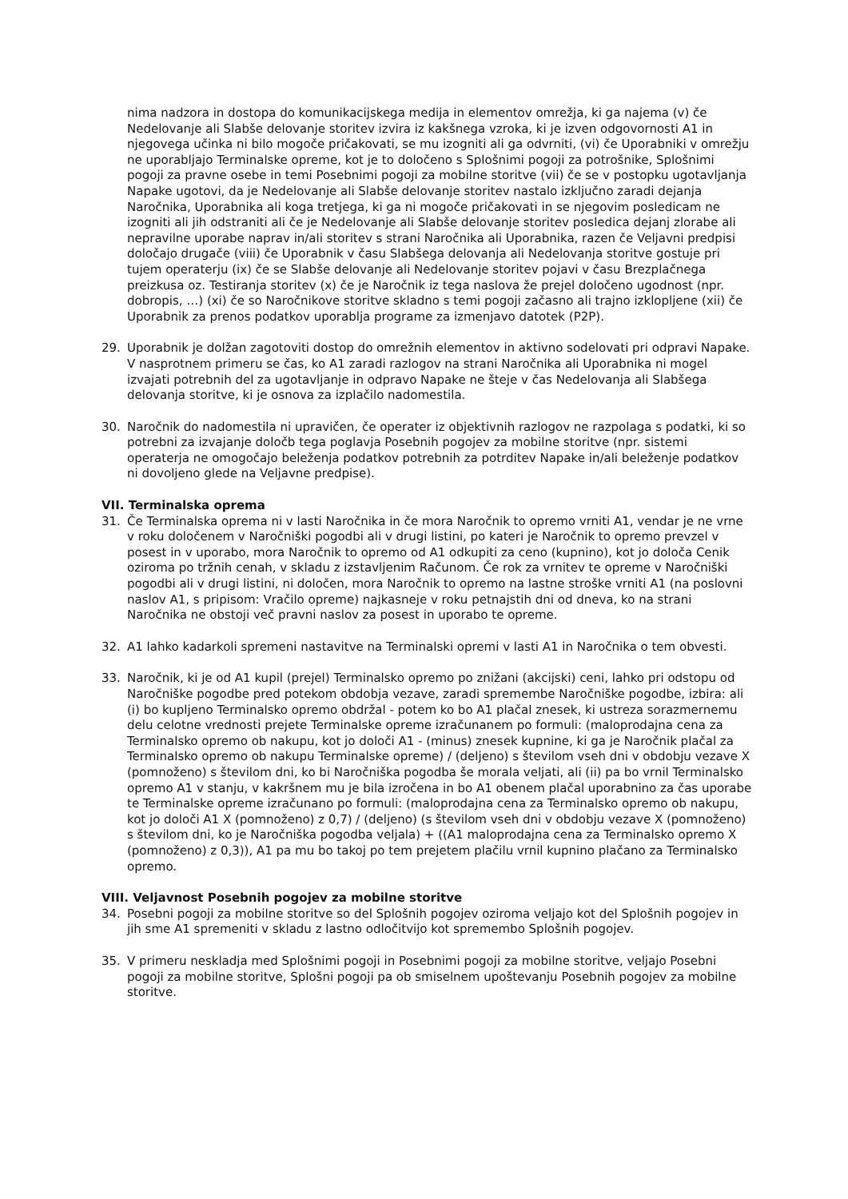nima nadzora in dostopa do komunikacijskega medija in elementov omrežja, ki ga najema (v) če Nedelovanje ali Slabše delovanje storitev izvira iz kakšnega vzroka, ki je izven odgovornosti A1 in njegovega učinka ni bilo mogoče pričakovati, se mu izogniti ali ga odvrniti, (vi) če Uporabniki v omrežju ne uporabljajo Terminalske opreme, kot je to določeno s Splošnimi pogoji za potrošnike, Splošnimi pogoji za pravne osebe in temi Posebnimi pogoji za mobilne storitve (vii) če se v postopku ugotavljanja Napake ugotovi, da je Nedelovanje ali Slabše delovanje storitev nastalo izključno zaradi dejanja Naročnika, Uporabnika ali koga tretjega, ki ga ni mogoče pričakovati in se njegovim posledicam ne izogniti ali jih odstraniti ali če je Nedelovanje ali Slabše delovanje storitev posledica dejanj zlorabe ali nepravilne uporabe naprav in/ali storitev s strani Naročnika ali Uporabnika, razen če Veljavni predpisi določajo drugače (viii) če Uporabnik v času Slabšega delovanja ali Nedelovanja storitve gostuje pri tujem operaterju (ix) če se Slabše delovanje ali Nedelovanje storitev pojavi v času Brezplačnega preizkusa oz. Testiranja storitev (x) če je Naročnik iz tega naslova že prejel določeno ugodnost (npr. dobropis, …) (xi) če so Naročnikove storitve skladno s temi pogoji začasno ali trajno izklopljene (xii) če Uporabnik za prenos podatkov uporablja programe za izmenjavo datotek (P2P).
29. Uporabnik je dolžan zagotoviti dostop do omrežnih elementov in aktivno sodelovati pri odpravi Napake. V nasprotnem primeru se čas, ko A1 zaradi razlogov na strani Naročnika ali Uporabnika ni mogel izvajati potrebnih del za ugotavljanje in odpravo Napake ne šteje v čas Nedelovanja ali Slabšega delovanja storitve, ki je osnova za izplačilo nadomestila.
30. Naročnik do nadomestila ni upravičen, če operater iz objektivnih razlogov ne razpolaga s podatki, ki so potrebni za izvajanje določb tega poglavja Posebnih pogojev za mobilne storitve (npr. sistemi operaterja ne omogočajo beleženja podatkov potrebnih za potrditev Napake in/ali beleženje podatkov ni dovoljeno glede na Veljavne predpise).
VII. Terminalska oprema
31. Če Terminalska oprema ni v lasti Naročnika in če mora Naročnik to opremo vrniti A1, vendar je ne vrne v roku določenem v Naročniški pogodbi ali v drugi listini, po kateri je Naročnik to opremo prevzel v posest in v uporabo, mora Naročnik to opremo od A1 odkupiti za ceno (kupnino), kot jo določa Cenik oziroma po tržnih cenah, v skladu z izstavljenim Računom. Če rok za vrnitev te opreme v Naročniški pogodbi ali v drugi listini, ni določen, mora Naročnik to opremo na lastne stroške vrniti A1 (na poslovni naslov A1, s pripisom: Vračilo opreme) najkasneje v roku petnajstih dni od dneva, ko na strani Naročnika ne obstoji več pravni naslov za posest in uporabo te opreme.
32. A1 lahko kadarkoli spremeni nastavitve na Terminalski opremi v lasti A1 in Naročnika o tem obvesti.
33. Naročnik, ki je od A1 kupil (prejel) Terminalsko opremo po znižani (akcijski) ceni, lahko pri odstopu od Naročniške pogodbe pred potekom obdobja vezave, zaradi spremembe Naročniške pogodbe, izbira: ali (i) bo kupljeno Terminalsko opremo obdržal - potem ko bo A1 plačal znesek, ki ustreza sorazmernemu delu celotne vrednosti prejete Terminalske opreme izračunanem po formuli: (maloprodajna cena za Terminalsko opremo ob nakupu, kot jo določi A1 - (minus) znesek kupnine, ki ga je Naročnik plačal za Terminalsko opremo ob nakupu Terminalske opreme) / (deljeno) s številom vseh dni v obdobju vezave X (pomnoženo) s številom dni, ko bi Naročniška pogodba še morala veljati, ali (ii) pa bo vrnil Terminalsko opremo A1 v stanju, v kakršnem mu je bila izročena in bo A1 obenem plačal uporabnino za čas uporabe te Terminalske opreme izračunano po formuli: (maloprodajna cena za Terminalsko opremo ob nakupu, kot jo določi A1 X (pomnoženo) z 0,7) / (deljeno) (s številom vseh dni v obdobju vezave X (pomnoženo) s številom dni, ko je Naročniška pogodba veljala) + ((A1 maloprodajna cena za Terminalsko opremo X (pomnoženo) z 0,3)), A1 pa mu bo takoj po tem prejetem plačilu vrnil kupnino plačano za Terminalsko opremo.
VIII. Veljavnost Posebnih pogojev za mobilne storitve
34. Posebni pogoji za mobilne storitve so del Splošnih pogojev oziroma veljajo kot del Splošnih pogojev in jih sme A1 spremeniti v skladu z lastno odločitvijo kot spremembo Splošnih pogojev.
35. V primeru neskladja med Splošnimi pogoji in Posebnimi pogoji za mobilne storitve, veljajo Posebni pogoji za mobilne storitve, Splošni pogoji pa ob smiselnem upoštevanju Posebnih pogojev za mobilne storitve.